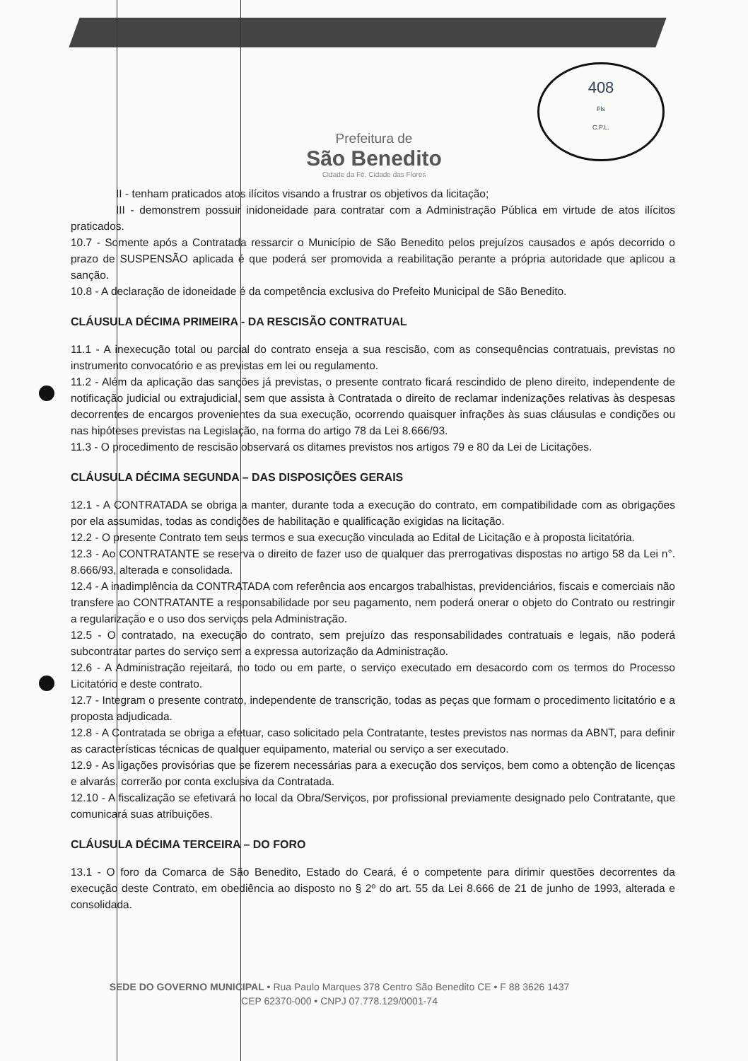408
Fls
C.P.L.
Prefeitura de
São Benedito
Cidade da Fé, Cidade das Flores
II - tenham praticados atos ilícitos visando a frustrar os objetivos da licitação;
III - demonstrem possuir inidoneidade para contratar com a Administração Pública em virtude de atos ilícitos praticados.
10.7 - Somente após a Contratada ressarcir o Município de São Benedito pelos prejuízos causados e após decorrido o prazo de SUSPENSÃO aplicada é que poderá ser promovida a reabilitação perante a própria autoridade que aplicou a sanção.
10.8 - A declaração de idoneidade é da competência exclusiva do Prefeito Municipal de São Benedito.
CLÁUSULA DÉCIMA PRIMEIRA - DA RESCISÃO CONTRATUAL
11.1 - A inexecução total ou parcial do contrato enseja a sua rescisão, com as consequências contratuais, previstas no instrumento convocatório e as previstas em lei ou regulamento.
11.2 - Além da aplicação das sanções já previstas, o presente contrato ficará rescindido de pleno direito, independente de notificação judicial ou extrajudicial, sem que assista à Contratada o direito de reclamar indenizações relativas às despesas decorrentes de encargos provenientes da sua execução, ocorrendo quaisquer infrações às suas cláusulas e condições ou nas hipóteses previstas na Legislação, na forma do artigo 78 da Lei 8.666/93.
11.3 - O procedimento de rescisão observará os ditames previstos nos artigos 79 e 80 da Lei de Licitações.
CLÁUSULA DÉCIMA SEGUNDA – DAS DISPOSIÇÕES GERAIS
12.1 - A CONTRATADA se obriga a manter, durante toda a execução do contrato, em compatibilidade com as obrigações por ela assumidas, todas as condições de habilitação e qualificação exigidas na licitação.
12.2 - O presente Contrato tem seus termos e sua execução vinculada ao Edital de Licitação e à proposta licitatória.
12.3 - Ao CONTRATANTE se reserva o direito de fazer uso de qualquer das prerrogativas dispostas no artigo 58 da Lei n°. 8.666/93, alterada e consolidada.
12.4 - A inadimplência da CONTRATADA com referência aos encargos trabalhistas, previdenciários, fiscais e comerciais não transfere ao CONTRATANTE a responsabilidade por seu pagamento, nem poderá onerar o objeto do Contrato ou restringir a regularização e o uso dos serviços pela Administração.
12.5 - O contratado, na execução do contrato, sem prejuízo das responsabilidades contratuais e legais, não poderá subcontratar partes do serviço sem a expressa autorização da Administração.
12.6 - A Administração rejeitará, no todo ou em parte, o serviço executado em desacordo com os termos do Processo Licitatório e deste contrato.
12.7 - Integram o presente contrato, independente de transcrição, todas as peças que formam o procedimento licitatório e a proposta adjudicada.
12.8 - A Contratada se obriga a efetuar, caso solicitado pela Contratante, testes previstos nas normas da ABNT, para definir as características técnicas de qualquer equipamento, material ou serviço a ser executado.
12.9 - As ligações provisórias que se fizerem necessárias para a execução dos serviços, bem como a obtenção de licenças e alvarás, correrão por conta exclusiva da Contratada.
12.10 - A fiscalização se efetivará no local da Obra/Serviços, por profissional previamente designado pelo Contratante, que comunicará suas atribuições.
CLÁUSULA DÉCIMA TERCEIRA – DO FORO
13.1 - O foro da Comarca de São Benedito, Estado do Ceará, é o competente para dirimir questões decorrentes da execução deste Contrato, em obediência ao disposto no § 2º do art. 55 da Lei 8.666 de 21 de junho de 1993, alterada e consolidada.
SEDE DO GOVERNO MUNICIPAL • Rua Paulo Marques 378 Centro São Benedito CE • F 88 3626 1437
CEP 62370-000 • CNPJ 07.778.129/0001-74